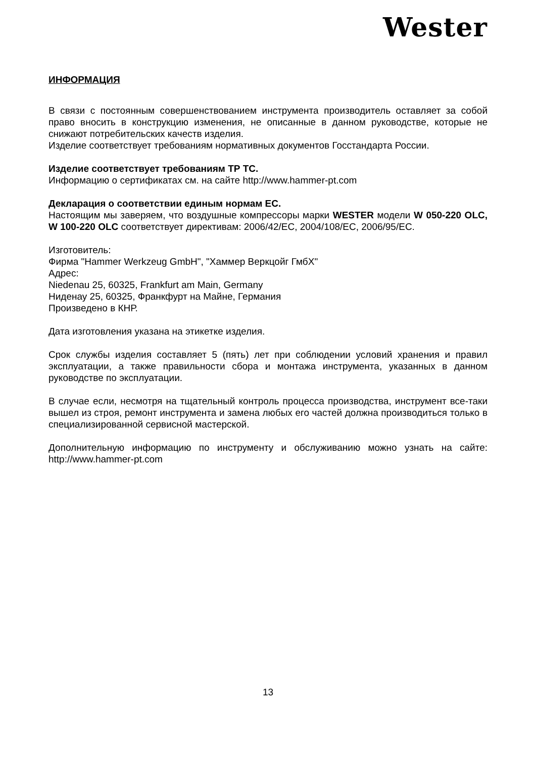Wester
ИНФОРМАЦИЯ
В связи с постоянным совершенствованием инструмента производитель оставляет за собой право вносить в конструкцию изменения, не описанные в данном руководстве, которые не снижают потребительских качеств изделия.
Изделие соответствует требованиям нормативных документов Госстандарта России.
Изделие соответствует требованиям ТР ТС.
Информацию о сертификатах см. на сайте http://www.hammer-pt.com
Декларация о соответствии единым нормам ЕС.
Настоящим мы заверяем, что воздушные компрессоры марки WESTER модели W 050-220 OLC, W 100-220 OLC соответствует директивам: 2006/42/EC, 2004/108/EC, 2006/95/EC.
Изготовитель:
Фирма "Hammer Werkzeug GmbH", "Хаммер Веркцойг ГмбХ"
Адрес:
Niedenau 25, 60325, Frankfurt am Main, Germany
Ниденау 25, 60325, Франкфурт на Майне, Германия
Произведено в КНР.
Дата изготовления указана на этикетке изделия.
Срок службы изделия составляет 5 (пять) лет при соблюдении условий хранения и правил эксплуатации, а также правильности сбора и монтажа инструмента, указанных в данном руководстве по эксплуатации.
В случае если, несмотря на тщательный контроль процесса производства, инструмент все-таки вышел из строя, ремонт инструмента и замена любых его частей должна производиться только в специализированной сервисной мастерской.
Дополнительную информацию по инструменту и обслуживанию можно узнать на сайте: http://www.hammer-pt.com
13